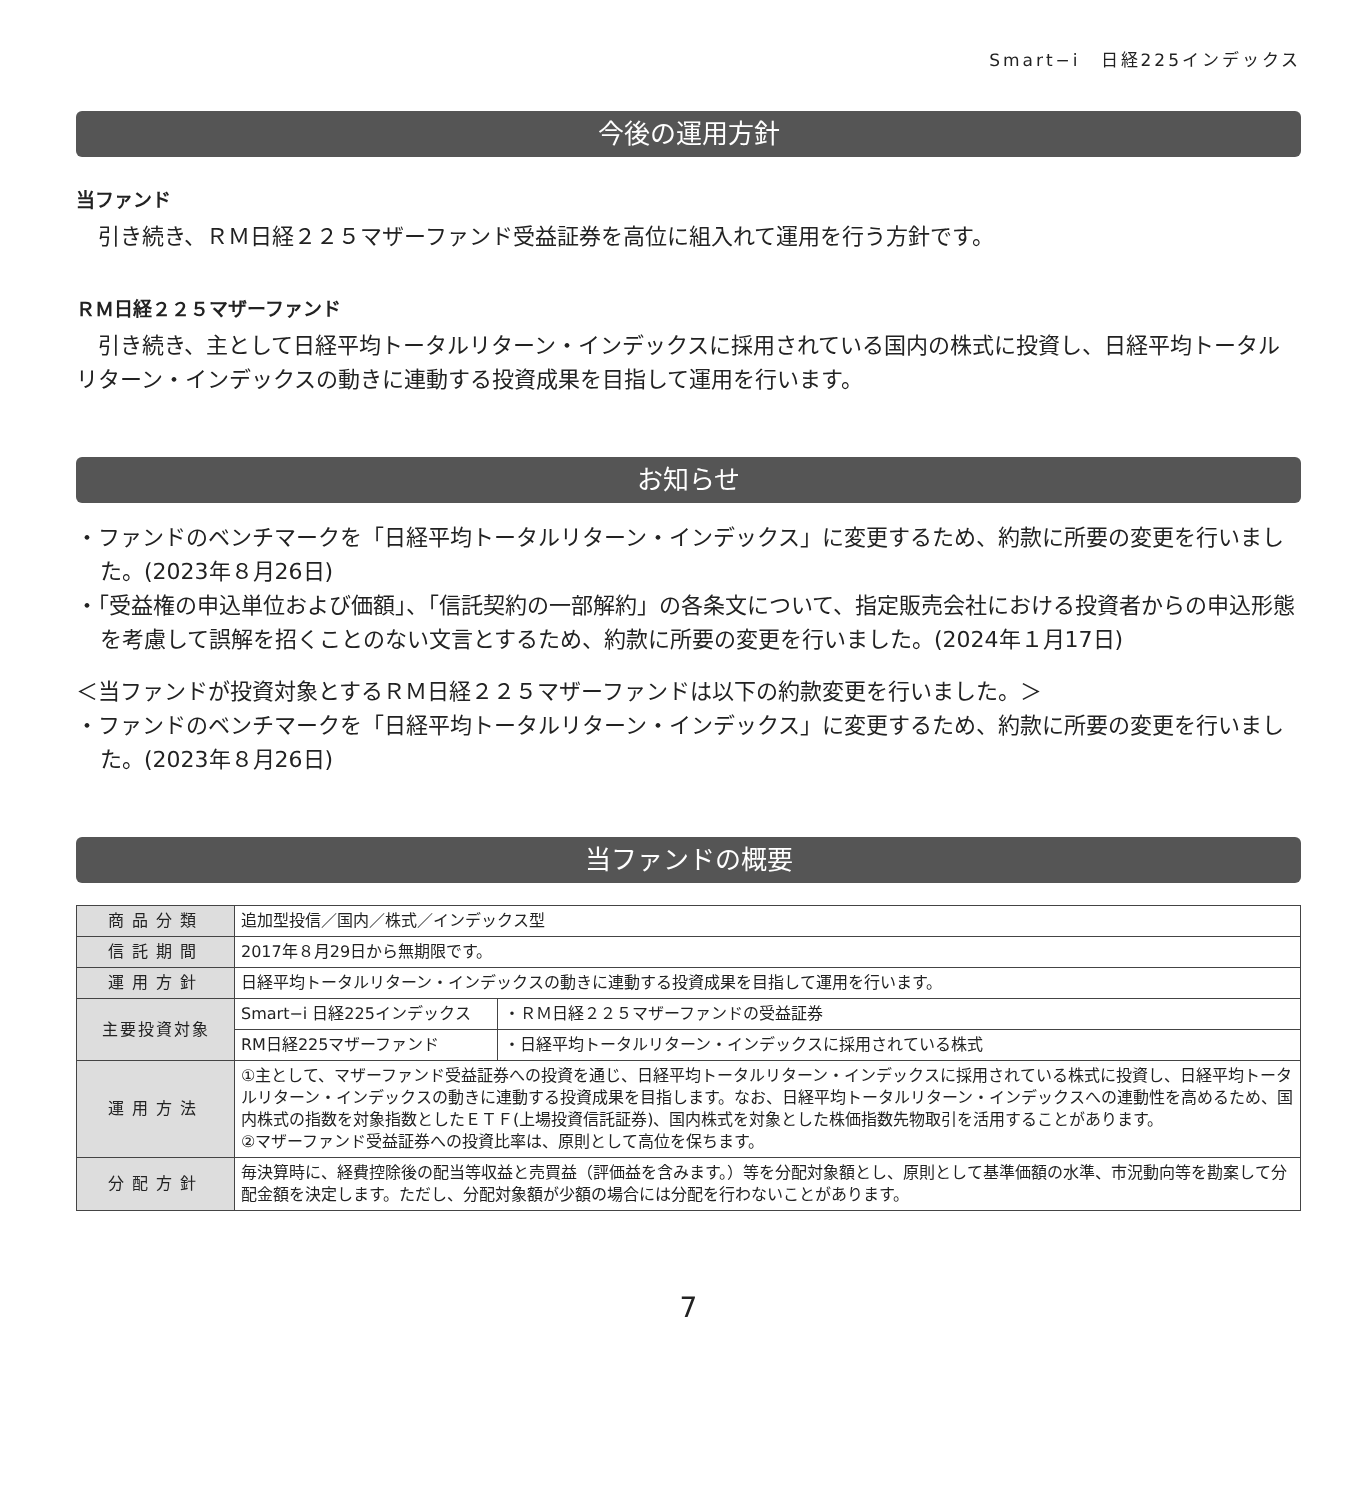Smart−i　日経225インデックス
今後の運用方針
当ファンド
引き続き、ＲＭ日経２２５マザーファンド受益証券を高位に組入れて運用を行う方針です。
ＲＭ日経２２５マザーファンド
引き続き、主として日経平均トータルリターン・インデックスに採用されている国内の株式に投資し、日経平均トータルリターン・インデックスの動きに連動する投資成果を目指して運用を行います。
お知らせ
・ファンドのベンチマークを「日経平均トータルリターン・インデックス」に変更するため、約款に所要の変更を行いました。(2023年８月26日)
・「受益権の申込単位および価額」、「信託契約の一部解約」の各条文について、指定販売会社における投資者からの申込形態を考慮して誤解を招くことのない文言とするため、約款に所要の変更を行いました。(2024年１月17日)
＜当ファンドが投資対象とするＲＭ日経２２５マザーファンドは以下の約款変更を行いました。＞
・ファンドのベンチマークを「日経平均トータルリターン・インデックス」に変更するため、約款に所要の変更を行いました。(2023年８月26日)
当ファンドの概要
| 商品分類 | 追加型投信／国内／株式／インデックス型 | |
| 信託期間 | 2017年８月29日から無期限です。 | |
| 運用方針 | 日経平均トータルリターン・インデックスの動きに連動する投資成果を目指して運用を行います。 | |
| 主要投資対象 | Smart−i 日経225インデックス | ・ＲＭ日経２２５マザーファンドの受益証券 |
| | RM日経225マザーファンド | ・日経平均トータルリターン・インデックスに採用されている株式 |
| 運用方法 | ①主として、マザーファンド受益証券への投資を通じ、日経平均トータルリターン・インデックスに採用されている株式に投資し、日経平均トータルリターン・インデックスの動きに連動する投資成果を目指します。なお、日経平均トータルリターン・インデックスへの連動性を高めるため、国内株式の指数を対象指数としたＥＴＦ(上場投資信託証券)、国内株式を対象とした株価指数先物取引を活用することがあります。 ②マザーファンド受益証券への投資比率は、原則として高位を保ちます。 | |
| 分配方針 | 毎決算時に、経費控除後の配当等収益と売買益（評価益を含みます。）等を分配対象額とし、原則として基準価額の水準、市況動向等を勘案して分配金額を決定します。ただし、分配対象額が少額の場合には分配を行わないことがあります。 | |
7